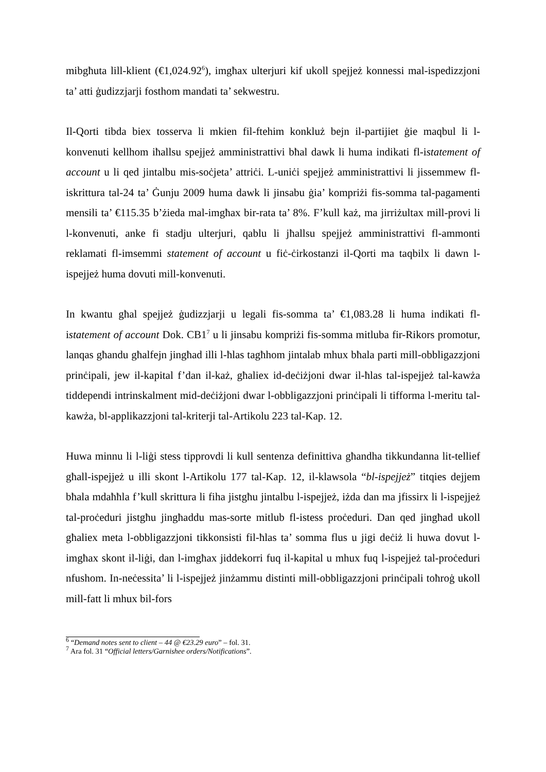mibgħuta lill-klient (€1,024.92<sup>6</sup>), imgħax ulterjuri kif ukoll spejjeż konnessi mal-ispedizzjoni ta’ atti ġudizzjarji fosthom mandati ta’ sekwestru.
Il-Qorti tibda biex tosserva li mkien fil-ftehim konkluż bejn il-partijiet ġie maqbul li l-konvenuti kellhom iħallsu spejjeż amministrattivi bħal dawk li huma indikati fl-istatement of account u li qed jintalbu mis-soċjeta’ attriċi. L-uniċi spejjeż amministrattivi li jissemmew fl-iskrittura tal-24 ta’ Ġunju 2009 huma dawk li jinsabu ġia’ kompriżi fis-somma tal-pagamenti mensili ta’ €115.35 b’żieda mal-imgħax bir-rata ta’ 8%. F’kull każ, ma jirriżultax mill-provi li l-konvenuti, anke fi stadju ulterjuri, qablu li jħallsu spejjeż amministrattivi fl-ammonti reklamati fl-imsemmi statement of account u fiċ-ċirkostanzi il-Qorti ma taqbilx li dawn l-ispejjeż huma dovuti mill-konvenuti.
In kwantu għal spejjeż ġudizzjarji u legali fis-somma ta’ €1,083.28 li huma indikati fl-istatement of account Dok. CB1<sup>7</sup> u li jinsabu kompriżi fis-somma mitluba fir-Rikors promotur, lanqas għandu għalfejn jingħad illi l-ħlas tagħhom jintalab mhux bħala parti mill-obbligazzjoni prinċipali, jew il-kapital f’dan il-każ, għaliex id-deċiżjoni dwar il-ħlas tal-ispejjeż tal-kawża tiddependi intrinskalment mid-deċiżjoni dwar l-obbligazzjoni prinċipali li tifforma l-meritu tal-kawża, bl-applikazzjoni tal-kriterji tal-Artikolu 223 tal-Kap. 12.
Huwa minnu li l-liġi stess tipprovdi li kull sentenza definittiva għandha tikkundanna lit-tellief għall-ispejjeż u illi skont l-Artikolu 177 tal-Kap. 12, il-klawsola “bl-ispejjeż” titqies dejjem bħala mdaħħla f’kull skrittura li fiha jistgħu jintalbu l-ispejjeż, iżda dan ma jfissirx li l-ispejjeż tal-proċeduri jistgħu jingħaddu mas-sorte mitlub fl-istess proċeduri. Dan qed jingħad ukoll għaliex meta l-obbligazzjoni tikkonsisti fil-ħlas ta’ somma flus u jigi deċiż li huwa dovut l-imgħax skont il-liġi, dan l-imgħax jiddekorri fuq il-kapital u mhux fuq l-ispejjeż tal-proċeduri nfushom. In-neċessita’ li l-ispejjeż jinżammu distinti mill-obbligazzjoni prinċipali toħroġ ukoll mill-fatt li mhux bil-fors
<sup>6</sup> “Demand notes sent to client – 44 @ €23.29 euro” – fol. 31.
<sup>7</sup> Ara fol. 31 “Official letters/Garnishee orders/Notifications”.